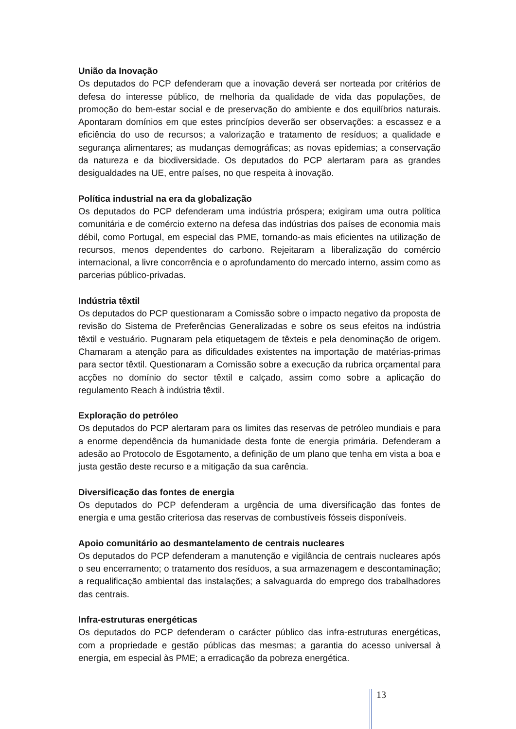União da Inovação
Os deputados do PCP defenderam que a inovação deverá ser norteada por critérios de defesa do interesse público, de melhoria da qualidade de vida das populações, de promoção do bem-estar social e de preservação do ambiente e dos equilíbrios naturais. Apontaram domínios em que estes princípios deverão ser observações: a escassez e a eficiência do uso de recursos; a valorização e tratamento de resíduos; a qualidade e segurança alimentares; as mudanças demográficas; as novas epidemias; a conservação da natureza e da biodiversidade. Os deputados do PCP alertaram para as grandes desigualdades na UE, entre países, no que respeita à inovação.
Política industrial na era da globalização
Os deputados do PCP defenderam uma indústria próspera; exigiram uma outra política comunitária e de comércio externo na defesa das indústrias dos países de economia mais débil, como Portugal, em especial das PME, tornando-as mais eficientes na utilização de recursos, menos dependentes do carbono. Rejeitaram a liberalização do comércio internacional, a livre concorrência e o aprofundamento do mercado interno, assim como as parcerias público-privadas.
Indústria têxtil
Os deputados do PCP questionaram a Comissão sobre o impacto negativo da proposta de revisão do Sistema de Preferências Generalizadas e sobre os seus efeitos na indústria têxtil e vestuário. Pugnaram pela etiquetagem de têxteis e pela denominação de origem. Chamaram a atenção para as dificuldades existentes na importação de matérias-primas para sector têxtil. Questionaram a Comissão sobre a execução da rubrica orçamental para acções no domínio do sector têxtil e calçado, assim como sobre a aplicação do regulamento Reach à indústria têxtil.
Exploração do petróleo
Os deputados do PCP alertaram para os limites das reservas de petróleo mundiais e para a enorme dependência da humanidade desta fonte de energia primária. Defenderam a adesão ao Protocolo de Esgotamento, a definição de um plano que tenha em vista a boa e justa gestão deste recurso e a mitigação da sua carência.
Diversificação das fontes de energia
Os deputados do PCP defenderam a urgência de uma diversificação das fontes de energia e uma gestão criteriosa das reservas de combustíveis fósseis disponíveis.
Apoio comunitário ao desmantelamento de centrais nucleares
Os deputados do PCP defenderam a manutenção e vigilância de centrais nucleares após o seu encerramento; o tratamento dos resíduos, a sua armazenagem e descontaminação; a requalificação ambiental das instalações; a salvaguarda do emprego dos trabalhadores das centrais.
Infra-estruturas energéticas
Os deputados do PCP defenderam o carácter público das infra-estruturas energéticas, com a propriedade e gestão públicas das mesmas; a garantia do acesso universal à energia, em especial às PME; a erradicação da pobreza energética.
13